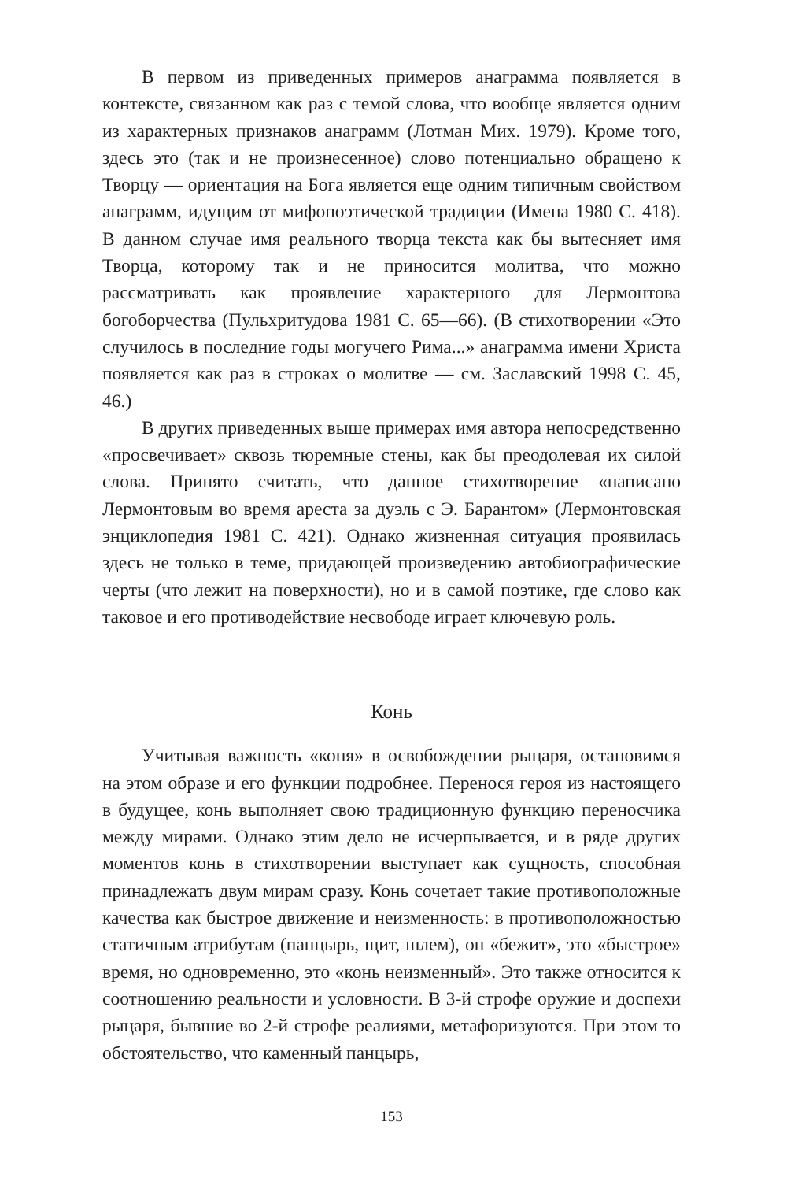В первом из приведенных примеров анаграмма появляется в контексте, связанном как раз с темой слова, что вообще является одним из характерных признаков анаграмм (Лотман Мих. 1979). Кроме того, здесь это (так и не произнесенное) слово потенциально обращено к Творцу — ориентация на Бога является еще одним типичным свойством анаграмм, идущим от мифопоэтической традиции (Имена 1980 С. 418). В данном случае имя реального творца текста как бы вытесняет имя Творца, которому так и не приносится молитва, что можно рассматривать как проявление характерного для Лермонтова богоборчества (Пульхритудова 1981 С. 65—66). (В стихотворении «Это случилось в последние годы могучего Рима...» анаграмма имени Христа появляется как раз в строках о молитве — см. Заславский 1998 С. 45, 46.)
В других приведенных выше примерах имя автора непосредственно «просвечивает» сквозь тюремные стены, как бы преодолевая их силой слова. Принято считать, что данное стихотворение «написано Лермонтовым во время ареста за дуэль с Э. Барантом» (Лермонтовская энциклопедия 1981 С. 421). Однако жизненная ситуация проявилась здесь не только в теме, придающей произведению автобиографические черты (что лежит на поверхности), но и в самой поэтике, где слово как таковое и его противодействие несвободе играет ключевую роль.
Конь
Учитывая важность «коня» в освобождении рыцаря, остановимся на этом образе и его функции подробнее. Перенося героя из настоящего в будущее, конь выполняет свою традиционную функцию переносчика между мирами. Однако этим дело не исчерпывается, и в ряде других моментов конь в стихотворении выступает как сущность, способная принадлежать двум мирам сразу. Конь сочетает такие противоположные качества как быстрое движение и неизменность: в противоположностью статичным атрибутам (панцырь, щит, шлем), он «бежит», это «быстрое» время, но одновременно, это «конь неизменный». Это также относится к соотношению реальности и условности. В 3-й строфе оружие и доспехи рыцаря, бывшие во 2-й строфе реалиями, метафоризуются. При этом то обстоятельство, что каменный панцырь,
153